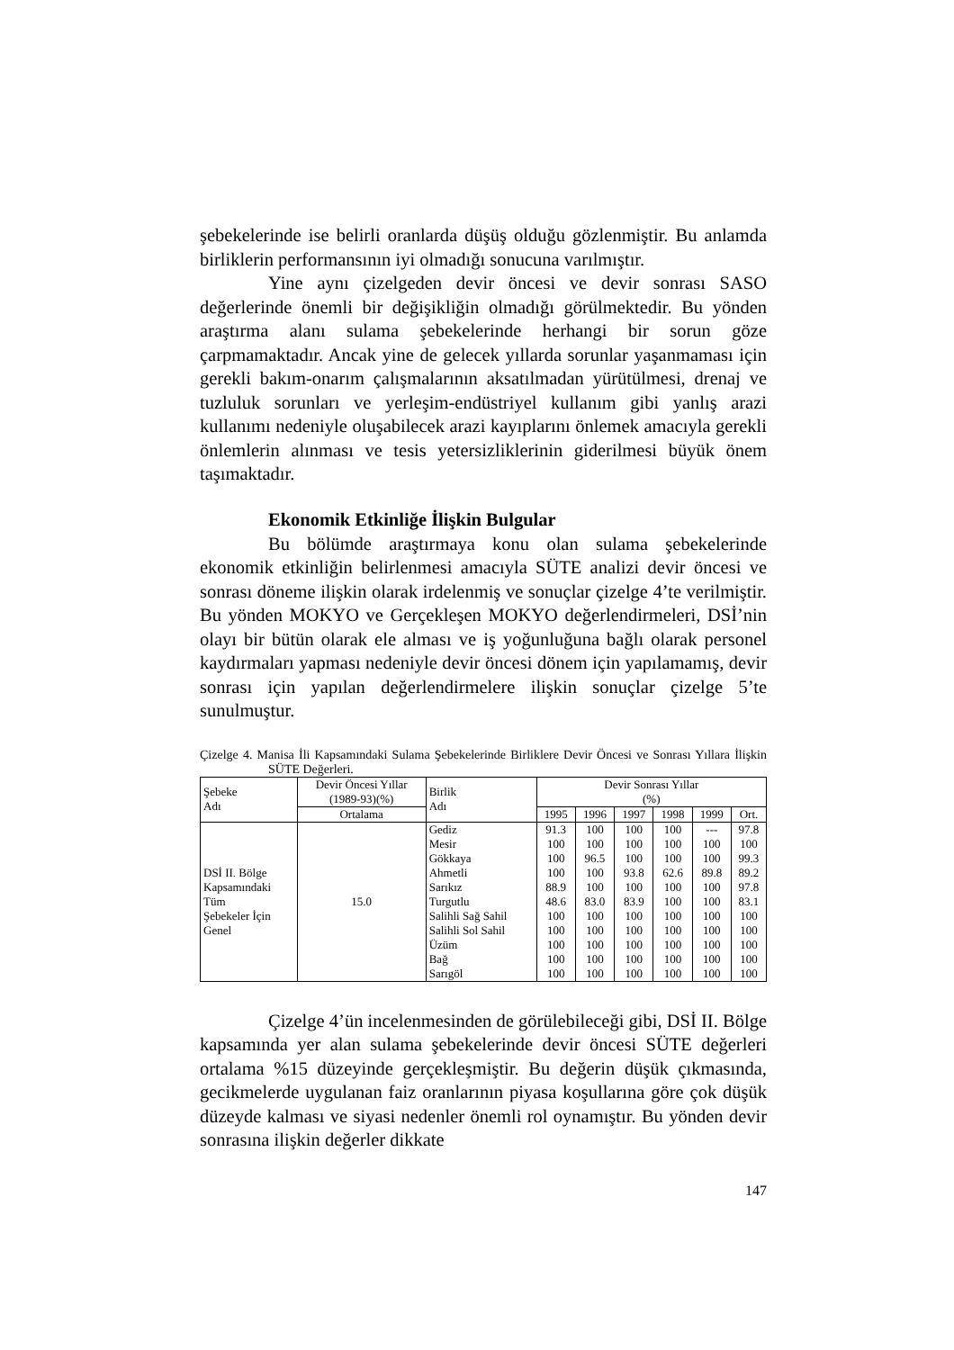şebekelerinde ise belirli oranlarda düşüş olduğu gözlenmiştir. Bu anlamda birliklerin performansının iyi olmadığı sonucuna varılmıştır.
Yine aynı çizelgeden devir öncesi ve devir sonrası SASO değerlerinde önemli bir değişikliğin olmadığı görülmektedir. Bu yönden araştırma alanı sulama şebekelerinde herhangi bir sorun göze çarpmamaktadır. Ancak yine de gelecek yıllarda sorunlar yaşanmaması için gerekli bakım-onarım çalışmalarının aksatılmadan yürütülmesi, drenaj ve tuzluluk sorunları ve yerleşim-endüstriyel kullanım gibi yanlış arazi kullanımı nedeniyle oluşabilecek arazi kayıplarını önlemek amacıyla gerekli önlemlerin alınması ve tesis yetersizliklerinin giderilmesi büyük önem taşımaktadır.
Ekonomik Etkinliğe İlişkin Bulgular
Bu bölümde araştırmaya konu olan sulama şebekelerinde ekonomik etkinliğin belirlenmesi amacıyla SÜTE analizi devir öncesi ve sonrası döneme ilişkin olarak irdelenmiş ve sonuçlar çizelge 4’te verilmiştir. Bu yönden MOKYO ve Gerçekleşen MOKYO değerlendirmeleri, DSİ’nin olayı bir bütün olarak ele alması ve iş yoğunluğuna bağlı olarak personel kaydırmaları yapması nedeniyle devir öncesi dönem için yapılamamış, devir sonrası için yapılan değerlendirmelere ilişkin sonuçlar çizelge 5’te sunulmuştur.
Çizelge 4. Manisa İli Kapsamındaki Sulama Şebekelerinde Birliklere Devir Öncesi ve Sonrası Yıllara İlişkin SÜTE Değerleri.
| Şebeke Adı | Devir Öncesi Yıllar (1989-93)(%) | Birlik Adı | Devir Sonrası Yıllar (%) | | | | | |
| | Ortalama | | 1995 | 1996 | 1997 | 1998 | 1999 | Ort. |
| DSİ II. Bölge Kapsamındaki Tüm Şebekeler İçin Genel | 15.0 | Gediz | 91.3 | 100 | 100 | 100 | --- | 97.8 |
| | | Mesir | 100 | 100 | 100 | 100 | 100 | 100 |
| | | Gökkaya | 100 | 96.5 | 100 | 100 | 100 | 99.3 |
| | | Ahmetli | 100 | 100 | 93.8 | 62.6 | 89.8 | 89.2 |
| | | Sarıkız | 88.9 | 100 | 100 | 100 | 100 | 97.8 |
| | | Turgutlu | 48.6 | 83.0 | 83.9 | 100 | 100 | 83.1 |
| | | Salihli Sağ Sahil | 100 | 100 | 100 | 100 | 100 | 100 |
| | | Salihli Sol Sahil | 100 | 100 | 100 | 100 | 100 | 100 |
| | | Üzüm | 100 | 100 | 100 | 100 | 100 | 100 |
| | | Bağ | 100 | 100 | 100 | 100 | 100 | 100 |
| | | Sarıgöl | 100 | 100 | 100 | 100 | 100 | 100 |
Çizelge 4’ün incelenmesinden de görülebileceği gibi, DSİ II. Bölge kapsamında yer alan sulama şebekelerinde devir öncesi SÜTE değerleri ortalama %15 düzeyinde gerçekleşmiştir. Bu değerin düşük çıkmasında, gecikmelerde uygulanan faiz oranlarının piyasa koşullarına göre çok düşük düzeyde kalması ve siyasi nedenler önemli rol oynamıştır. Bu yönden devir sonrasına ilişkin değerler dikkate
147